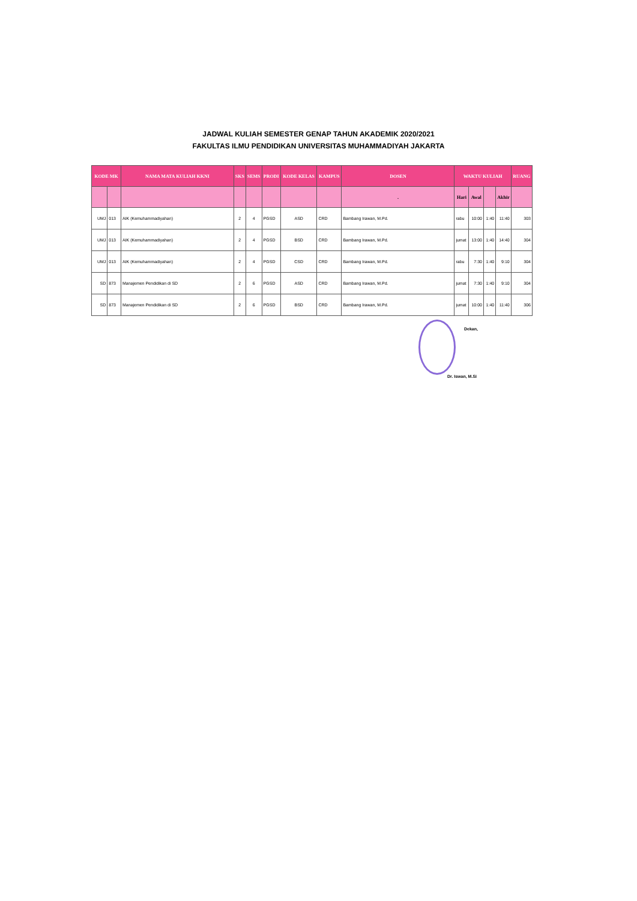JADWAL KULIAH SEMESTER GENAP TAHUN AKADEMIK 2020/2021
FAKULTAS ILMU PENDIDIKAN UNIVERSITAS MUHAMMADIYAH JAKARTA
| KODE MK | | NAMA MATA KULIAH KKNI | SKS | SEMS | PRODI | KODE KELAS | KAMPUS | DOSEN | WAKTU KULIAH | | | | RUANG |
| --- | --- | --- | --- | --- | --- | --- | --- | --- | --- | --- | --- | --- | --- |
| | | | | | | | | . | Hari | Awal | | Akhir | |
| UMJ | 013 | AIK (Kemuhammadiyahan) | 2 | 4 | PGSD | ASD | CRD | Bambang Irawan, M.Pd. | rabu | 10:00 | 1:40 | 11:40 | 303 |
| UMJ | 013 | AIK (Kemuhammadiyahan) | 2 | 4 | PGSD | BSD | CRD | Bambang Irawan, M.Pd. | jumat | 13:00 | 1:40 | 14:40 | 304 |
| UMJ | 013 | AIK (Kemuhammadiyahan) | 2 | 4 | PGSD | CSD | CRD | Bambang Irawan, M.Pd. | rabu | 7:30 | 1:40 | 9:10 | 304 |
| SD | 873 | Manajemen Pendidikan di SD | 2 | 6 | PGSD | ASD | CRD | Bambang Irawan, M.Pd. | jumat | 7:30 | 1:40 | 9:10 | 304 |
| SD | 873 | Manajemen Pendidikan di SD | 2 | 6 | PGSD | BSD | CRD | Bambang Irawan, M.Pd. | jumat | 10:00 | 1:40 | 11:40 | 306 |
Dekan,
Dr. Iswan, M.Si